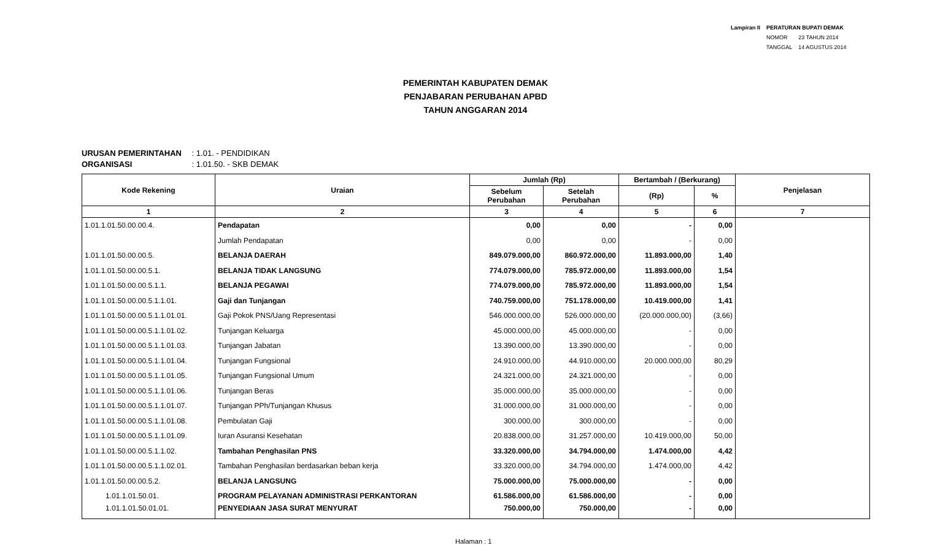| Lampiran II | PERATURAN BUPATI DEMAK | |
| | NOMOR | 23 TAHUN 2014 |
| | TANGGAL | 14 AGUSTUS 2014 |
PEMERINTAH KABUPATEN DEMAK
PENJABARAN PERUBAHAN APBD
TAHUN ANGGARAN 2014
URUSAN PEMERINTAHAN : 1.01. - PENDIDIKAN
ORGANISASI : 1.01.50. - SKB DEMAK
| Kode Rekening | Uraian | Jumlah (Rp) | | Bertambah / (Berkurang) | | Penjelasan |
| --- | --- | --- | --- | --- | --- | --- |
| | | Sebelum Perubahan | Setelah Perubahan | (Rp) | % | |
| 1 | 2 | 3 | 4 | 5 | 6 | 7 |
| 1.01.1.01.50.00.00.4. | Pendapatan | 0,00 | 0,00 | - | 0,00 | |
| | Jumlah Pendapatan | 0,00 | 0,00 | - | 0,00 | |
| 1.01.1.01.50.00.00.5. | BELANJA DAERAH | 849.079.000,00 | 860.972.000,00 | 11.893.000,00 | 1,40 | |
| 1.01.1.01.50.00.00.5.1. | BELANJA TIDAK LANGSUNG | 774.079.000,00 | 785.972.000,00 | 11.893.000,00 | 1,54 | |
| 1.01.1.01.50.00.00.5.1.1. | BELANJA PEGAWAI | 774.079.000,00 | 785.972.000,00 | 11.893.000,00 | 1,54 | |
| 1.01.1.01.50.00.00.5.1.1.01. | Gaji dan Tunjangan | 740.759.000,00 | 751.178.000,00 | 10.419.000,00 | 1,41 | |
| 1.01.1.01.50.00.00.5.1.1.01.01. | Gaji Pokok PNS/Uang Representasi | 546.000.000,00 | 526.000.000,00 | (20.000.000,00) | (3,66) | |
| 1.01.1.01.50.00.00.5.1.1.01.02. | Tunjangan Keluarga | 45.000.000,00 | 45.000.000,00 | - | 0,00 | |
| 1.01.1.01.50.00.00.5.1.1.01.03. | Tunjangan Jabatan | 13.390.000,00 | 13.390.000,00 | - | 0,00 | |
| 1.01.1.01.50.00.00.5.1.1.01.04. | Tunjangan Fungsional | 24.910.000,00 | 44.910.000,00 | 20.000.000,00 | 80,29 | |
| 1.01.1.01.50.00.00.5.1.1.01.05. | Tunjangan Fungsional Umum | 24.321.000,00 | 24.321.000,00 | - | 0,00 | |
| 1.01.1.01.50.00.00.5.1.1.01.06. | Tunjangan Beras | 35.000.000,00 | 35.000.000,00 | - | 0,00 | |
| 1.01.1.01.50.00.00.5.1.1.01.07. | Tunjangan PPh/Tunjangan Khusus | 31.000.000,00 | 31.000.000,00 | - | 0,00 | |
| 1.01.1.01.50.00.00.5.1.1.01.08. | Pembulatan Gaji | 300.000,00 | 300.000,00 | - | 0,00 | |
| 1.01.1.01.50.00.00.5.1.1.01.09. | Iuran Asuransi Kesehatan | 20.838.000,00 | 31.257.000,00 | 10.419.000,00 | 50,00 | |
| 1.01.1.01.50.00.00.5.1.1.02. | Tambahan Penghasilan PNS | 33.320.000,00 | 34.794.000,00 | 1.474.000,00 | 4,42 | |
| 1.01.1.01.50.00.00.5.1.1.02.01. | Tambahan Penghasilan berdasarkan beban kerja | 33.320.000,00 | 34.794.000,00 | 1.474.000,00 | 4,42 | |
| 1.01.1.01.50.00.00.5.2. | BELANJA LANGSUNG | 75.000.000,00 | 75.000.000,00 | - | 0,00 | |
| 1.01.1.01.50.01. | PROGRAM PELAYANAN ADMINISTRASI PERKANTORAN | 61.586.000,00 | 61.586.000,00 | - | 0,00 | |
| 1.01.1.01.50.01.01. | PENYEDIAAN JASA SURAT MENYURAT | 750.000,00 | 750.000,00 | - | 0,00 | |
Halaman : 1